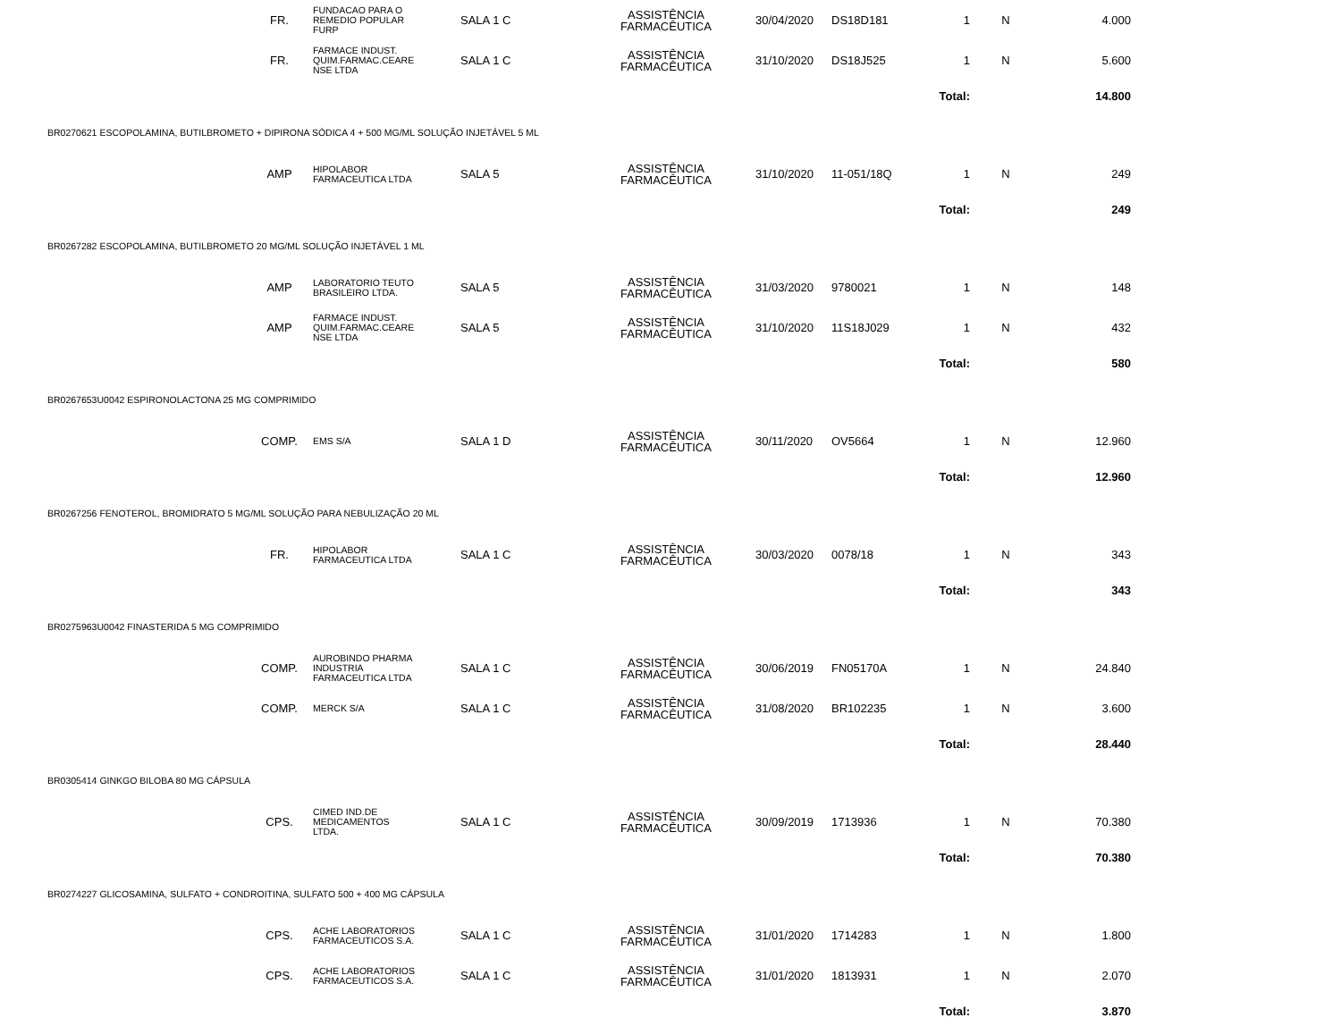| | FR. | FUNDACAO PARA O REMEDIO POPULAR FURP | SALA 1 C | ASSISTÊNCIA FARMACÊUTICA | 30/04/2020 | DS18D181 | 1 | N | 4.000 | |
| | FR. | FARMACE INDUST. QUIM.FARMAC.CEARE NSE LTDA | SALA 1 C | ASSISTÊNCIA FARMACÊUTICA | 31/10/2020 | DS18J525 | 1 | N | 5.600 | |
| | | | | | | | Total: | | 14.800 | |
| BR0270621 ESCOPOLAMINA, BUTILBROMETO + DIPIRONA SÓDICA 4 + 500 MG/ML SOLUÇÃO INJETÁVEL 5 ML | | | | | | | | | | |
| | AMP | HIPOLABOR FARMACEUTICA LTDA | SALA 5 | ASSISTÊNCIA FARMACÊUTICA | 31/10/2020 | 11-051/18Q | 1 | N | 249 | |
| | | | | | | | Total: | | 249 | |
| BR0267282 ESCOPOLAMINA, BUTILBROMETO 20 MG/ML SOLUÇÃO INJETÁVEL 1 ML | | | | | | | | | | |
| | AMP | LABORATORIO TEUTO BRASILEIRO LTDA. | SALA 5 | ASSISTÊNCIA FARMACÊUTICA | 31/03/2020 | 9780021 | 1 | N | 148 | |
| | AMP | FARMACE INDUST. QUIM.FARMAC.CEARE NSE LTDA | SALA 5 | ASSISTÊNCIA FARMACÊUTICA | 31/10/2020 | 11S18J029 | 1 | N | 432 | |
| | | | | | | | Total: | | 580 | |
| BR0267653U0042 ESPIRONOLACTONA 25 MG COMPRIMIDO | | | | | | | | | | |
| | COMP. | EMS S/A | SALA 1 D | ASSISTÊNCIA FARMACÊUTICA | 30/11/2020 | OV5664 | 1 | N | 12.960 | |
| | | | | | | | Total: | | 12.960 | |
| BR0267256 FENOTEROL, BROMIDRATO 5 MG/ML SOLUÇÃO PARA NEBULIZAÇÃO 20 ML | | | | | | | | | | |
| | FR. | HIPOLABOR FARMACEUTICA LTDA | SALA 1 C | ASSISTÊNCIA FARMACÊUTICA | 30/03/2020 | 0078/18 | 1 | N | 343 | |
| | | | | | | | Total: | | 343 | |
| BR0275963U0042 FINASTERIDA 5 MG COMPRIMIDO | | | | | | | | | | |
| | COMP. | AUROBINDO PHARMA INDUSTRIA FARMACEUTICA LTDA | SALA 1 C | ASSISTÊNCIA FARMACÊUTICA | 30/06/2019 | FN05170A | 1 | N | 24.840 | |
| | COMP. | MERCK S/A | SALA 1 C | ASSISTÊNCIA FARMACÊUTICA | 31/08/2020 | BR102235 | 1 | N | 3.600 | |
| | | | | | | | Total: | | 28.440 | |
| BR0305414 GINKGO BILOBA 80 MG CÁPSULA | | | | | | | | | | |
| | CPS. | CIMED IND.DE MEDICAMENTOS LTDA. | SALA 1 C | ASSISTÊNCIA FARMACÊUTICA | 30/09/2019 | 1713936 | 1 | N | 70.380 | |
| | | | | | | | Total: | | 70.380 | |
| BR0274227 GLICOSAMINA, SULFATO + CONDROITINA, SULFATO 500 + 400 MG CÁPSULA | | | | | | | | | | |
| | CPS. | ACHE LABORATORIOS FARMACEUTICOS S.A. | SALA 1 C | ASSISTÊNCIA FARMACÊUTICA | 31/01/2020 | 1714283 | 1 | N | 1.800 | |
| | CPS. | ACHE LABORATORIOS FARMACEUTICOS S.A. | SALA 1 C | ASSISTÊNCIA FARMACÊUTICA | 31/01/2020 | 1813931 | 1 | N | 2.070 | |
| | | | | | | | Total: | | 3.870 | |